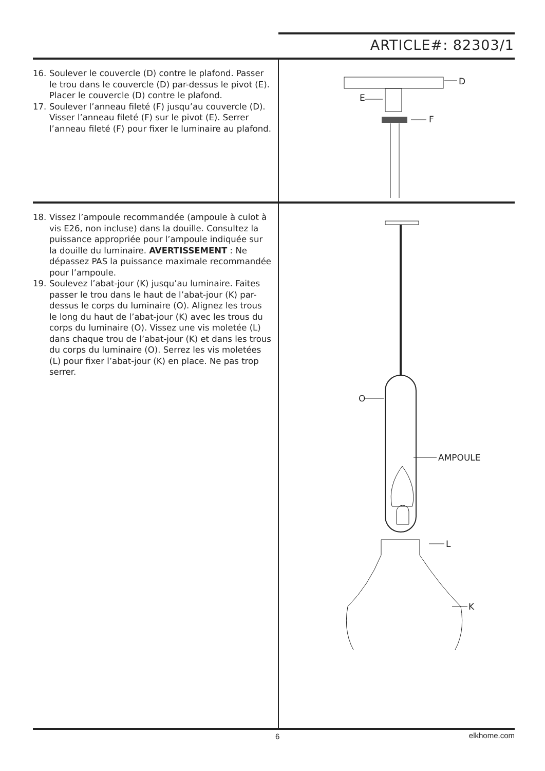ARTICLE#: 82303/1
16. Soulever le couvercle (D) contre le plafond. Passer le trou dans le couvercle (D) par-dessus le pivot (E). Placer le couvercle (D) contre le plafond.
17. Soulever l’anneau fileté (F) jusqu’au couvercle (D). Visser l’anneau fileté (F) sur le pivot (E). Serrer l’anneau fileté (F) pour fixer le luminaire au plafond.
D
E
F
18. Vissez l’ampoule recommandée (ampoule à culot à vis E26, non incluse) dans la douille. Consultez la puissance appropriée pour l’ampoule indiquée sur la douille du luminaire. AVERTISSEMENT : Ne dépassez PAS la puissance maximale recommandée pour l’ampoule.
19. Soulevez l’abat-jour (K) jusqu’au luminaire. Faites passer le trou dans le haut de l’abat-jour (K) par-dessus le corps du luminaire (O). Alignez les trous le long du haut de l’abat-jour (K) avec les trous du corps du luminaire (O). Vissez une vis moletée (L) dans chaque trou de l’abat-jour (K) et dans les trous du corps du luminaire (O). Serrez les vis moletées (L) pour fixer l’abat-jour (K) en place. Ne pas trop serrer.
O
AMPOULE
L
K
6 elkhome.com